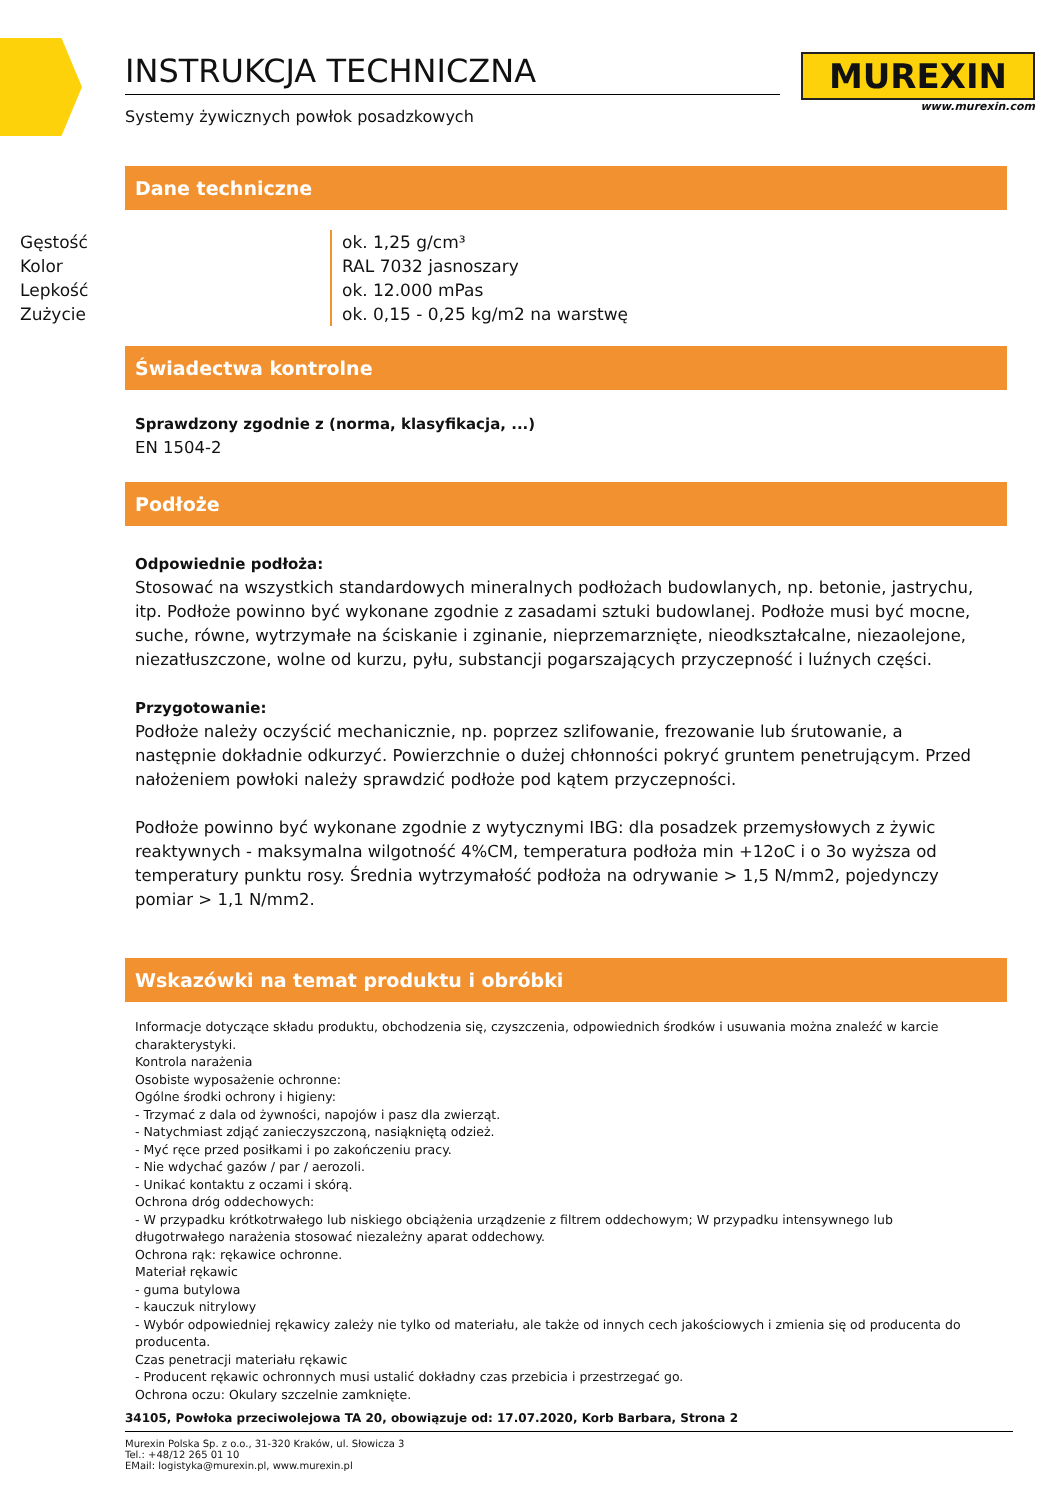INSTRUKCJA TECHNICZNA
Systemy żywicznych powłok posadzkowych
MUREXIN
www.murexin.com
Dane techniczne
| Gęstość | ok. 1,25 g/cm³ |
| Kolor | RAL 7032 jasnoszary |
| Lepkość | ok. 12.000 mPas |
| Zużycie | ok. 0,15 - 0,25 kg/m2 na warstwę |
Świadectwa kontrolne
Sprawdzony zgodnie z (norma, klasyfikacja, ...)
EN 1504-2
Podłoże
Odpowiednie podłoża:
Stosować na wszystkich standardowych mineralnych podłożach budowlanych, np. betonie, jastrychu, itp. Podłoże powinno być wykonane zgodnie z zasadami sztuki budowlanej. Podłoże musi być mocne, suche, równe, wytrzymałe na ściskanie i zginanie, nieprzemarznięte, nieodkształcalne, niezaolejone, niezatłuszczone, wolne od kurzu, pyłu, substancji pogarszających przyczepność i luźnych części.
Przygotowanie:
Podłoże należy oczyścić mechanicznie, np. poprzez szlifowanie, frezowanie lub śrutowanie, a następnie dokładnie odkurzyć. Powierzchnie o dużej chłonności pokryć gruntem penetrującym. Przed nałożeniem powłoki należy sprawdzić podłoże pod kątem przyczepności.
Podłoże powinno być wykonane zgodnie z wytycznymi IBG: dla posadzek przemysłowych z żywic reaktywnych - maksymalna wilgotność 4%CM, temperatura podłoża min +12oC i o 3o wyższa od temperatury punktu rosy. Średnia wytrzymałość podłoża na odrywanie > 1,5 N/mm2, pojedynczy pomiar > 1,1 N/mm2.
Wskazówki na temat produktu i obróbki
Informacje dotyczące składu produktu, obchodzenia się, czyszczenia, odpowiednich środków i usuwania można znaleźć w karcie charakterystyki.
Kontrola narażenia
Osobiste wyposażenie ochronne:
Ogólne środki ochrony i higieny:
- Trzymać z dala od żywności, napojów i pasz dla zwierząt.
- Natychmiast zdjąć zanieczyszczoną, nasiąkniętą odzież.
- Myć ręce przed posiłkami i po zakończeniu pracy.
- Nie wdychać gazów / par / aerozoli.
- Unikać kontaktu z oczami i skórą.
Ochrona dróg oddechowych:
- W przypadku krótkotrwałego lub niskiego obciążenia urządzenie z filtrem oddechowym; W przypadku intensywnego lub długotrwałego narażenia stosować niezależny aparat oddechowy.
Ochrona rąk: rękawice ochronne.
Materiał rękawic
- guma butylowa
- kauczuk nitrylowy
- Wybór odpowiedniej rękawicy zależy nie tylko od materiału, ale także od innych cech jakościowych i zmienia się od producenta do producenta.
Czas penetracji materiału rękawic
- Producent rękawic ochronnych musi ustalić dokładny czas przebicia i przestrzegać go.
Ochrona oczu: Okulary szczelnie zamknięte.
34105, Powłoka przeciwolejowa TA 20, obowiązuje od: 17.07.2020, Korb Barbara, Strona 2
Murexin Polska Sp. z o.o., 31-320 Kraków, ul. Słowicza 3
Tel.: +48/12 265 01 10
EMail: logistyka@murexin.pl, www.murexin.pl